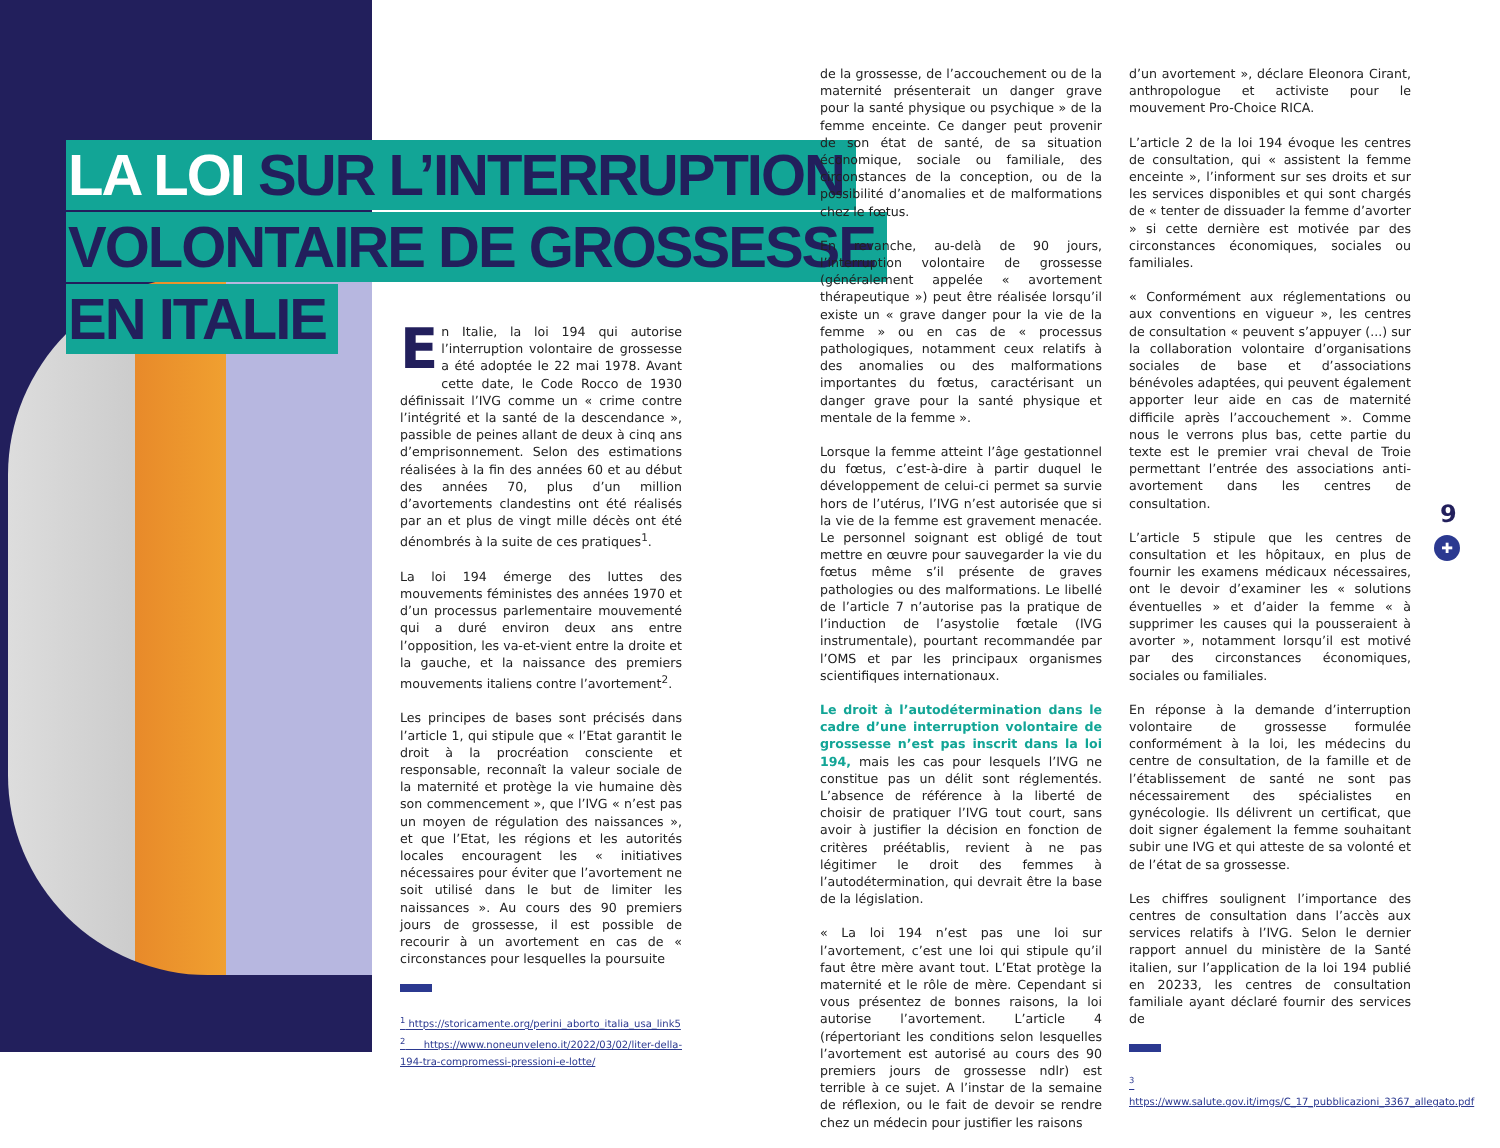LA LOI SUR L’INTERRUPTION
VOLONTAIRE DE GROSSESSE
EN ITALIE
En Italie, la loi 194 qui autorise l’interruption volontaire de grossesse a été adoptée le 22 mai 1978. Avant cette date, le Code Rocco de 1930 définissait l’IVG comme un « crime contre l’intégrité et la santé de la descendance », passible de peines allant de deux à cinq ans d’emprisonnement. Selon des estimations réalisées à la fin des années 60 et au début des années 70, plus d’un million d’avortements clandestins ont été réalisés par an et plus de vingt mille décès ont été dénombrés à la suite de ces pratiques<sup>1</sup>.
La loi 194 émerge des luttes des mouvements féministes des années 1970 et d’un processus parlementaire mouvementé qui a duré environ deux ans entre l’opposition, les va-et-vient entre la droite et la gauche, et la naissance des premiers mouvements italiens contre l’avortement<sup>2</sup>.
Les principes de bases sont précisés dans l’article 1, qui stipule que « l’Etat garantit le droit à la procréation consciente et responsable, reconnaît la valeur sociale de la maternité et protège la vie humaine dès son commencement », que l’IVG « n’est pas un moyen de régulation des naissances », et que l’Etat, les régions et les autorités locales encouragent les « initiatives nécessaires pour éviter que l’avortement ne soit utilisé dans le but de limiter les naissances ». Au cours des 90 premiers jours de grossesse, il est possible de recourir à un avortement en cas de « circonstances pour lesquelles la poursuite
<sup>1</sup> https://storicamente.org/perini_aborto_italia_usa_link5
<sup>2</sup> https://www.noneunveleno.it/2022/03/02/liter-della-194-tra-compromessi-pressioni-e-lotte/
de la grossesse, de l’accouchement ou de la maternité présenterait un danger grave pour la santé physique ou psychique » de la femme enceinte. Ce danger peut provenir de son état de santé, de sa situation économique, sociale ou familiale, des circonstances de la conception, ou de la possibilité d’anomalies et de malformations chez le fœtus.
En revanche, au-delà de 90 jours, l’interruption volontaire de grossesse (généralement appelée « avortement thérapeutique ») peut être réalisée lorsqu’il existe un « grave danger pour la vie de la femme » ou en cas de « processus pathologiques, notamment ceux relatifs à des anomalies ou des malformations importantes du fœtus, caractérisant un danger grave pour la santé physique et mentale de la femme ».
Lorsque la femme atteint l’âge gestationnel du fœtus, c’est-à-dire à partir duquel le développement de celui-ci permet sa survie hors de l’utérus, l’IVG n’est autorisée que si la vie de la femme est gravement menacée. Le personnel soignant est obligé de tout mettre en œuvre pour sauvegarder la vie du fœtus même s’il présente de graves pathologies ou des malformations. Le libellé de l’article 7 n’autorise pas la pratique de l’induction de l’asystolie fœtale (IVG instrumentale), pourtant recommandée par l’OMS et par les principaux organismes scientifiques internationaux.
Le droit à l’autodétermination dans le cadre d’une interruption volontaire de grossesse n’est pas inscrit dans la loi 194, mais les cas pour lesquels l’IVG ne constitue pas un délit sont réglementés. L’absence de référence à la liberté de choisir de pratiquer l’IVG tout court, sans avoir à justifier la décision en fonction de critères préétablis, revient à ne pas légitimer le droit des femmes à l’autodétermination, qui devrait être la base de la législation.
« La loi 194 n’est pas une loi sur l’avortement, c’est une loi qui stipule qu’il faut être mère avant tout. L’Etat protège la maternité et le rôle de mère. Cependant si vous présentez de bonnes raisons, la loi autorise l’avortement. L’article 4 (répertoriant les conditions selon lesquelles l’avortement est autorisé au cours des 90 premiers jours de grossesse ndlr) est terrible à ce sujet. A l’instar de la semaine de réflexion, ou le fait de devoir se rendre chez un médecin pour justifier les raisons
d’un avortement », déclare Eleonora Cirant, anthropologue et activiste pour le mouvement Pro-Choice RICA.
L’article 2 de la loi 194 évoque les centres de consultation, qui « assistent la femme enceinte », l’informent sur ses droits et sur les services disponibles et qui sont chargés de « tenter de dissuader la femme d’avorter » si cette dernière est motivée par des circonstances économiques, sociales ou familiales.
« Conformément aux réglementations ou aux conventions en vigueur », les centres de consultation « peuvent s’appuyer (...) sur la collaboration volontaire d’organisations sociales de base et d’associations bénévoles adaptées, qui peuvent également apporter leur aide en cas de maternité difficile après l’accouchement ». Comme nous le verrons plus bas, cette partie du texte est le premier vrai cheval de Troie permettant l’entrée des associations anti-avortement dans les centres de consultation.
L’article 5 stipule que les centres de consultation et les hôpitaux, en plus de fournir les examens médicaux nécessaires, ont le devoir d’examiner les « solutions éventuelles » et d’aider la femme « à supprimer les causes qui la pousseraient à avorter », notamment lorsqu’il est motivé par des circonstances économiques, sociales ou familiales.
En réponse à la demande d’interruption volontaire de grossesse formulée conformément à la loi, les médecins du centre de consultation, de la famille et de l’établissement de santé ne sont pas nécessairement des spécialistes en gynécologie. Ils délivrent un certificat, que doit signer également la femme souhaitant subir une IVG et qui atteste de sa volonté et de l’état de sa grossesse.
Les chiffres soulignent l’importance des centres de consultation dans l’accès aux services relatifs à l’IVG. Selon le dernier rapport annuel du ministère de la Santé italien, sur l’application de la loi 194 publié en 20233, les centres de consultation familiale ayant déclaré fournir des services de
<sup>3</sup> https://www.salute.gov.it/imgs/C_17_pubblicazioni_3367_allegato.pdf
9
✚